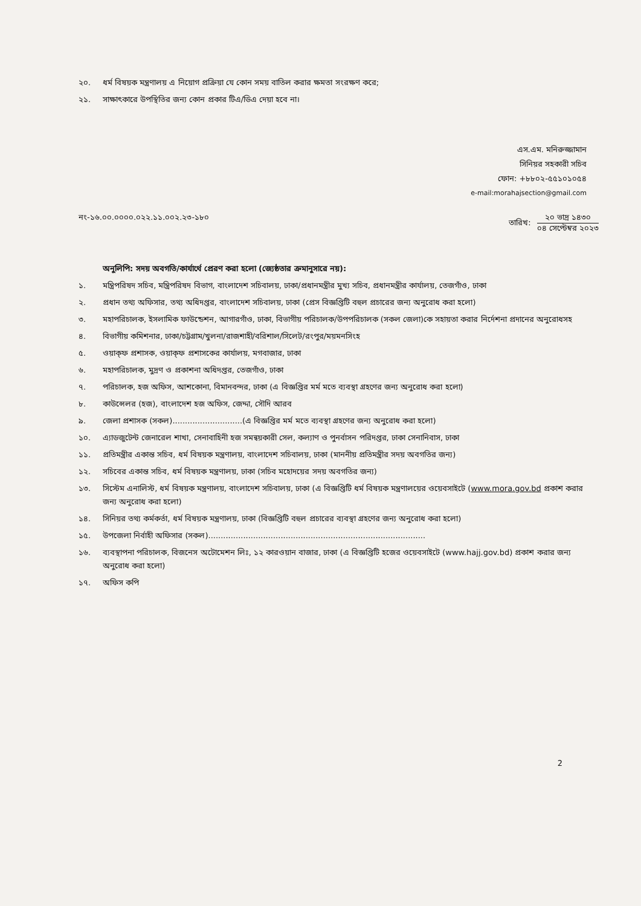২০. ধর্ম বিষয়ক মন্ত্রণালয় এ নিয়োগ প্রক্রিয়া যে কোন সময় বাতিল করার ক্ষমতা সংরক্ষণ করে;
২১. সাক্ষাৎকারে উপস্থিতির জন্য কোন প্রকার টিএ/ডিএ দেয়া হবে না।
এস.এম. মনিরুজ্জামান
সিনিয়র সহকারী সচিব
ফোন: +৮৮০২-৫৫১০১০৫৪
e-mail:morahajsection@gmail.com
নং-১৬.০০.০০০০.০২২.১১.০০২.২৩-১৮০ তারিখ:
২০ ভাদ্র ১৪৩০
০৪ সেপ্টেম্বর ২০২৩
অনুলিপি: সদয় অবগতি/কার্যার্থে প্রেরণ করা হলো (জ্যেষ্ঠতার ক্রমানুসারে নয়):
১. মন্ত্রিপরিষদ সচিব, মন্ত্রিপরিষদ বিভাগ, বাংলাদেশ সচিবালয়, ঢাকা/প্রধানমন্ত্রীর মুখ্য সচিব, প্রধানমন্ত্রীর কার্যালয়, তেজগাঁও, ঢাকা
২. প্রধান তথ্য অফিসার, তথ্য অধিদপ্তর, বাংলাদেশ সচিবালয়, ঢাকা (প্রেস বিজ্ঞপ্তিটি বহুল প্রচারের জন্য অনুরোধ করা হলো)
৩. মহাপরিচালক, ইসলামিক ফাউন্ডেশন, আগারগাঁও, ঢাকা, বিভাগীয় পরিচালক/উপপরিচালক (সকল জেলা)কে সহায়তা করার নির্দেশনা প্রদানের অনুরোধসহ
৪. বিভাগীয় কমিশনার, ঢাকা/চট্টগ্রাম/খুলনা/রাজশাহী/বরিশাল/সিলেট/রংপুর/ময়মনসিংহ
৫. ওয়াক্‌ফ প্রশাসক, ওয়াক্‌ফ প্রশাসকের কার্যালয়, মগবাজার, ঢাকা
৬. মহাপরিচালক, মুদ্রণ ও প্রকাশনা অধিদপ্তর, তেজগাঁও, ঢাকা
৭. পরিচালক, হজ অফিস, আশকোনা, বিমানবন্দর, ঢাকা (এ বিজ্ঞপ্তির মর্ম মতে ব্যবস্থা গ্রহণের জন্য অনুরোধ করা হলো)
৮. কাউন্সেলর (হজ), বাংলাদেশ হজ অফিস, জেদ্দা, সৌদি আরব
৯. জেলা প্রশাসক (সকল)............................(এ বিজ্ঞপ্তির মর্ম মতে ব্যবস্থা গ্রহণের জন্য অনুরোধ করা হলো)
১০. এ্যাডজুটেন্ট জেনারেল শাখা, সেনাবাহিনী হজ সমন্বয়কারী সেল, কল্যাণ ও পুনর্বাসন পরিদপ্তর, ঢাকা সেনানিবাস, ঢাকা
১১. প্রতিমন্ত্রীর একান্ত সচিব, ধর্ম বিষয়ক মন্ত্রণালয়, বাংলাদেশ সচিবালয়, ঢাকা (মাননীয় প্রতিমন্ত্রীর সদয় অবগতির জন্য)
১২. সচিবের একান্ত সচিব, ধর্ম বিষয়ক মন্ত্রণালয়, ঢাকা (সচিব মহোদয়ের সদয় অবগতির জন্য)
১৩. সিস্টেম এনালিস্ট, ধর্ম বিষয়ক মন্ত্রণালয়, বাংলাদেশ সচিবালয়, ঢাকা (এ বিজ্ঞপ্তিটি ধর্ম বিষয়ক মন্ত্রণালয়ের ওয়েবসাইটে (www.mora.gov.bd প্রকাশ করার জন্য অনুরোধ করা হলো)
১৪. সিনিয়র তথ্য কর্মকর্তা, ধর্ম বিষয়ক মন্ত্রণালয়, ঢাকা (বিজ্ঞপ্তিটি বহুল প্রচারের ব্যবস্থা গ্রহণের জন্য অনুরোধ করা হলো)
১৫. উপজেলা নির্বাহী অফিসার (সকল).......................................................................................
১৬. ব্যবস্থাপনা পরিচালক, বিজনেস অটোমেশন লিঃ, ১২ কারওয়ান বাজার, ঢাকা (এ বিজ্ঞপ্তিটি হজের ওয়েবসাইটে (www.hajj.gov.bd) প্রকাশ করার জন্য অনুরোধ করা হলো)
১৭. অফিস কপি
2